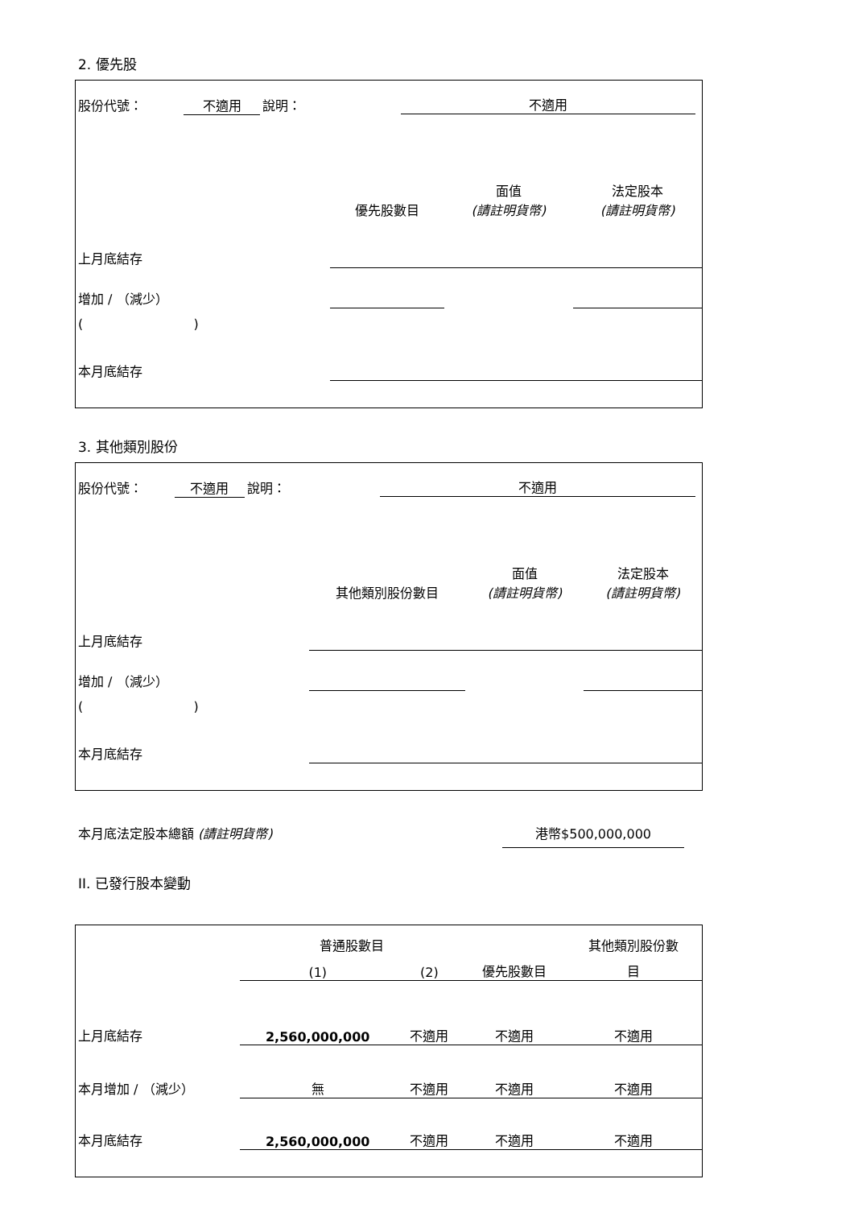2. 優先股
| 股份代號： | 不適用 | 說明： | 不適用 | | |
| | | | 優先股數目 | 面值 (請註明貨幣) | 法定股本 (請註明貨幣) |
| 上月底結存 | | | | | |
| 增加 / （減少） | | | | | |
| ( ) | | | | | |
| 本月底結存 | | | | | |
3. 其他類別股份
| 股份代號： | 不適用 | 說明： | 不適用 | | |
| | | | 其他類別股份數目 | 面值 (請註明貨幣) | 法定股本 (請註明貨幣) |
| 上月底結存 | | | | | |
| 增加 / （減少） | | | | | |
| ( ) | | | | | |
| 本月底結存 | | | | | |
本月底法定股本總額 (請註明貨幣) 港幣$500,000,000
II. 已發行股本變動
| | 普通股數目 | | | 其他類別股份數 |
| | (1) | (2) | 優先股數目 | 目 |
| 上月底結存 | 2,560,000,000 | 不適用 | 不適用 | 不適用 |
| 本月增加 / （減少） | 無 | 不適用 | 不適用 | 不適用 |
| 本月底結存 | 2,560,000,000 | 不適用 | 不適用 | 不適用 |